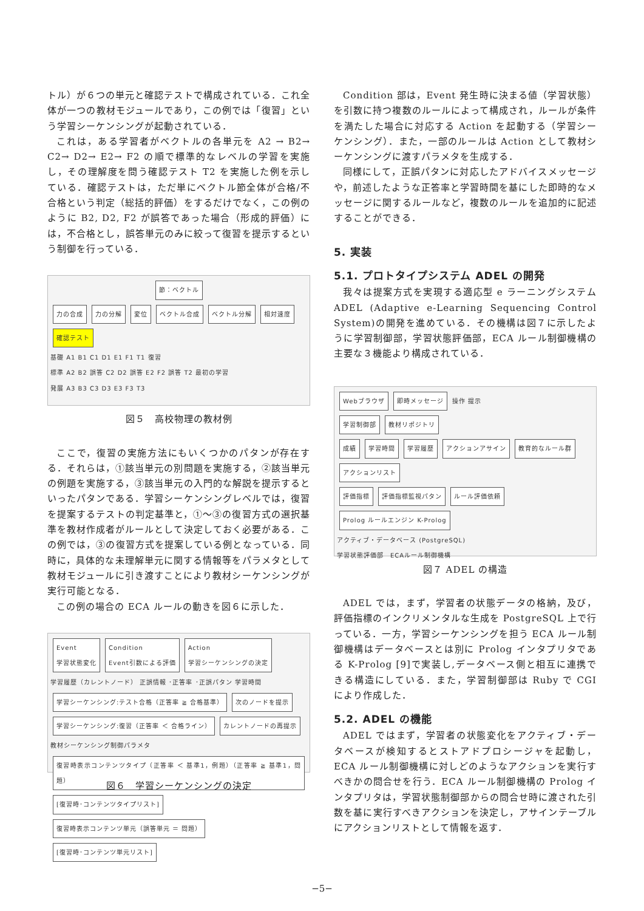トル）が６つの単元と確認テストで構成されている．これ全体が一つの教材モジュールであり，この例では「復習」という学習シーケンシングが起動されている．
これは，ある学習者がベクトルの各単元を A2 → B2→ C2→ D2→ E2→ F2 の順で標準的なレベルの学習を実施し，その理解度を問う確認テスト T2 を実施した例を示している．確認テストは，ただ単にベクトル節全体が合格/不合格という判定（総括的評価）をするだけでなく，この例のように B2, D2, F2 が誤答であった場合（形成的評価）には，不合格とし，誤答単元のみに絞って復習を提示するという制御を行っている．
節：ベクトル
力の合成 力の分解 変位 ベクトル合成 ベクトル分解 相対速度 確認テスト
基礎 A1 B1 C1 D1 E1 F1 T1 復習
標準 A2 B2 誤答 C2 D2 誤答 E2 F2 誤答 T2 最初の学習
発展 A3 B3 C3 D3 E3 F3 T3
図５　高校物理の教材例
ここで，復習の実施方法にもいくつかのパタンが存在する．それらは，①該当単元の別問題を実施する，②該当単元の例題を実施する，③該当単元の入門的な解説を提示するといったパタンである．学習シーケンシングレベルでは，復習を提案するテストの判定基準と，①〜③の復習方式の選択基準を教材作成者がルールとして決定しておく必要がある．この例では，③の復習方式を提案している例となっている．同時に，具体的な未理解単元に関する情報等をパラメタとして教材モジュールに引き渡すことにより教材シーケンシングが実行可能となる．
この例の場合の ECA ルールの動きを図６に示した．
Event
学習状態変化 Condition
Event引数による評価 Action
学習シーケンシングの決定
学習履歴（カレントノード） 正誤情報 ･正答率 ･正誤パタン 学習時間
学習シーケンシング:テスト合格（正答率 ≧ 合格基準） 次のノードを提示
学習シーケンシング:復習（正答率 ＜ 合格ライン） カレントノードの再提示 教材シーケンシング制御パラメタ
復習時表示コンテンツタイプ（正答率 ＜ 基準1，例題）（正答率 ≧ 基準1，問題） [復習時･コンテンツタイプリスト]
復習時表示コンテンツ単元（誤答単元 ＝ 問題） [復習時･コンテンツ単元リスト]
図６　学習シーケンシングの決定
Condition 部は，Event 発生時に決まる値（学習状態）を引数に持つ複数のルールによって構成され，ルールが条件を満たした場合に対応する Action を起動する（学習シーケンシング）．また，一部のルールは Action として教材シーケンシングに渡すパラメタを生成する．
同様にして，正誤パタンに対応したアドバイスメッセージや，前述したような正答率と学習時間を基にした即時的なメッセージに関するルールなど，複数のルールを追加的に記述することができる．
5. 実装
5.1. プロトタイプシステム ADEL の開発
我々は提案方式を実現する適応型 e ラーニングシステム ADEL (Adaptive e-Learning Sequencing Control System)の開発を進めている．その機構は図７に示したように学習制御部，学習状態評価部，ECA ルール制御機構の主要な３機能より構成されている．
Webブラウザ 即時メッセージ 操作 提示
学習制御部 教材リポジトリ
成績 学習時間 学習履歴 アクションアサイン 教育的なルール群
アクションリスト
評価指標 評価指標監視パタン ルール評価依頼 Prolog ルールエンジン K-Prolog
アクティブ・データベース (PostgreSQL)
学習状態評価部　ECAルール制御機構
図７ ADEL の構造
ADEL では，まず，学習者の状態データの格納，及び，評価指標のインクリメンタルな生成を PostgreSQL 上で行っている．一方，学習シーケンシングを担う ECA ルール制御機構はデータベースとは別に Prolog インタプリタである K-Prolog [9]で実装し,データベース側と相互に連携できる構造にしている．また，学習制御部は Ruby で CGI により作成した．
5.2. ADEL の機能
ADEL ではまず，学習者の状態変化をアクティブ・データベースが検知するとストアドプロシージャを起動し，ECA ルール制御機構に対しどのようなアクションを実行すべきかの問合せを行う．ECA ルール制御機構の Prolog インタプリタは，学習状態制御部からの問合せ時に渡された引数を基に実行すべきアクションを決定し，アサインテーブルにアクションリストとして情報を返す．
−5−